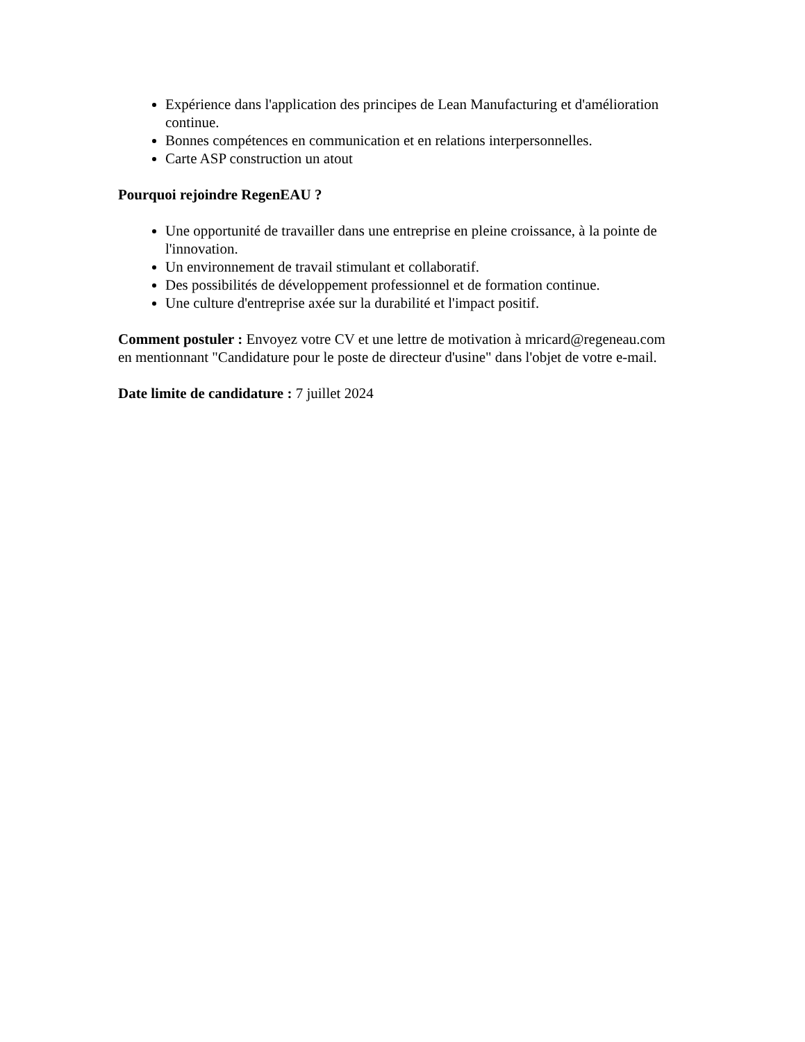Expérience dans l'application des principes de Lean Manufacturing et d'amélioration continue.
Bonnes compétences en communication et en relations interpersonnelles.
Carte ASP construction un atout
Pourquoi rejoindre RegenEAU ?
Une opportunité de travailler dans une entreprise en pleine croissance, à la pointe de l'innovation.
Un environnement de travail stimulant et collaboratif.
Des possibilités de développement professionnel et de formation continue.
Une culture d'entreprise axée sur la durabilité et l'impact positif.
Comment postuler : Envoyez votre CV et une lettre de motivation à mricard@regeneau.com en mentionnant "Candidature pour le poste de directeur d'usine" dans l'objet de votre e-mail.
Date limite de candidature : 7 juillet 2024